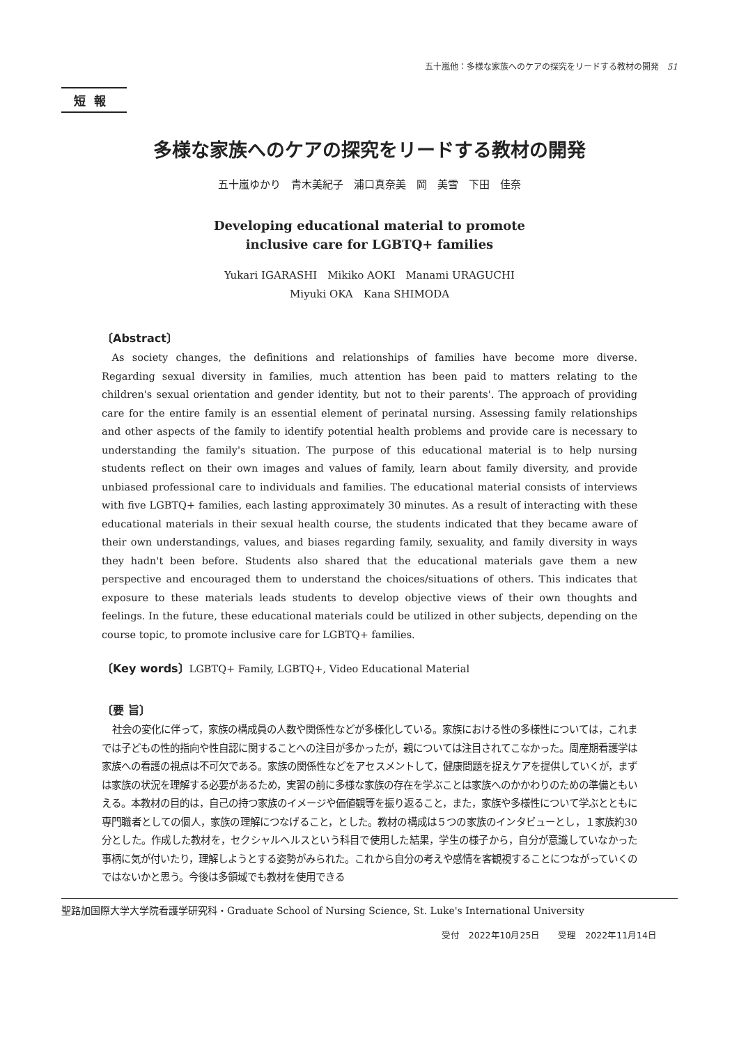五十嵐他：多様な家族へのケアの探究をリードする教材の開発　51
短報
多様な家族へのケアの探究をリードする教材の開発
五十嵐ゆかり　青木美紀子　浦口真奈美　岡　美雪　下田　佳奈
Developing educational material to promote
inclusive care for LGBTQ+ families
Yukari IGARASHI　Mikiko AOKI　Manami URAGUCHI
Miyuki OKA　Kana SHIMODA
〔Abstract〕
As society changes, the definitions and relationships of families have become more diverse. Regarding sexual diversity in families, much attention has been paid to matters relating to the children's sexual orientation and gender identity, but not to their parents'. The approach of providing care for the entire family is an essential element of perinatal nursing. Assessing family relationships and other aspects of the family to identify potential health problems and provide care is necessary to understanding the family's situation. The purpose of this educational material is to help nursing students reflect on their own images and values of family, learn about family diversity, and provide unbiased professional care to individuals and families. The educational material consists of interviews with five LGBTQ+ families, each lasting approximately 30 minutes. As a result of interacting with these educational materials in their sexual health course, the students indicated that they became aware of their own understandings, values, and biases regarding family, sexuality, and family diversity in ways they hadn't been before. Students also shared that the educational materials gave them a new perspective and encouraged them to understand the choices/situations of others. This indicates that exposure to these materials leads students to develop objective views of their own thoughts and feelings. In the future, these educational materials could be utilized in other subjects, depending on the course topic, to promote inclusive care for LGBTQ+ families.
〔Key words〕LGBTQ+ Family, LGBTQ+, Video Educational Material
〔要 旨〕
社会の変化に伴って，家族の構成員の人数や関係性などが多様化している。家族における性の多様性については，これまでは子どもの性的指向や性自認に関することへの注目が多かったが，親については注目されてこなかった。周産期看護学は家族への看護の視点は不可欠である。家族の関係性などをアセスメントして，健康問題を捉えケアを提供していくが，まずは家族の状況を理解する必要があるため，実習の前に多様な家族の存在を学ぶことは家族へのかかわりのための準備ともいえる。本教材の目的は，自己の持つ家族のイメージや価値観等を振り返ること，また，家族や多様性について学ぶとともに専門職者としての個人，家族の理解につなげること，とした。教材の構成は５つの家族のインタビューとし，１家族約30分とした。作成した教材を，セクシャルヘルスという科目で使用した結果，学生の様子から，自分が意識していなかった事柄に気が付いたり，理解しようとする姿勢がみられた。これから自分の考えや感情を客観視することにつながっていくのではないかと思う。今後は多領域でも教材を使用できる
聖路加国際大学大学院看護学研究科・Graduate School of Nursing Science, St. Luke's International University
受付　2022年10月25日　　受理　2022年11月14日